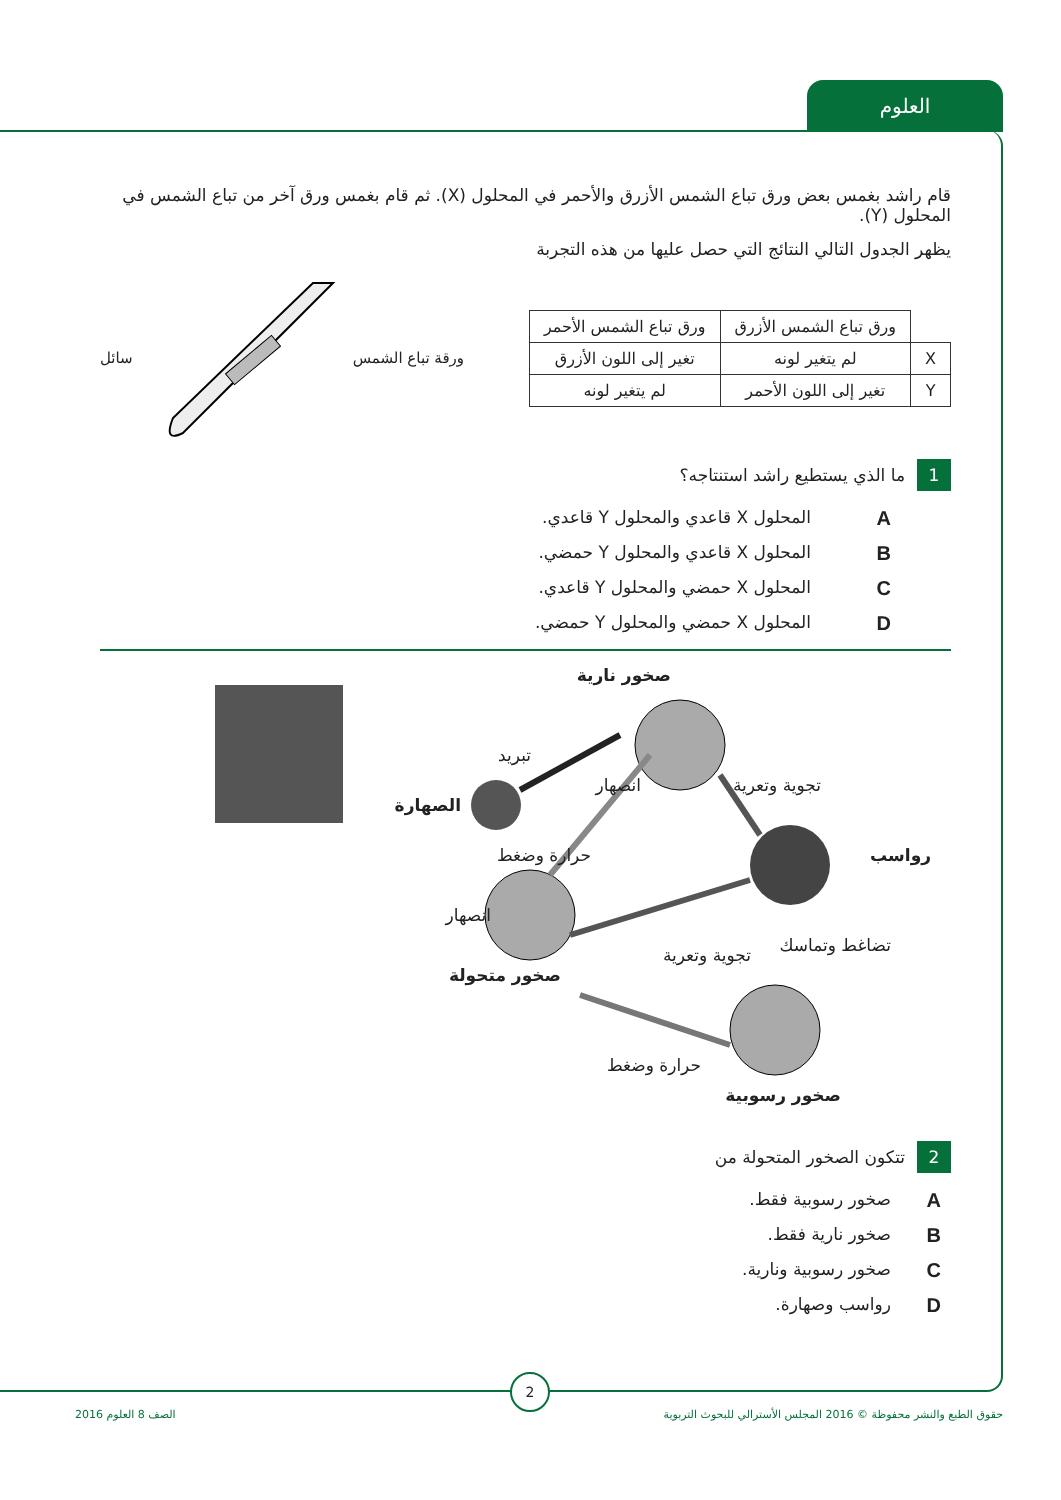العلوم
قام راشد بغمس بعض ورق تباع الشمس الأزرق والأحمر في المحلول (X). ثم قام بغمس ورق آخر من تباع الشمس في المحلول (Y).
يظهر الجدول التالي النتائج التي حصل عليها من هذه التجربة
| | ورق تباع الشمس الأزرق | ورق تباع الشمس الأحمر |
| X | لم يتغير لونه | تغير إلى اللون الأزرق |
| Y | تغير إلى اللون الأحمر | لم يتغير لونه |
ورقة تباع الشمس سائل
1
ما الذي يستطيع راشد استنتاجه؟
Aالمحلول X قاعدي والمحلول Y قاعدي.
Bالمحلول X قاعدي والمحلول Y حمضي.
Cالمحلول X حمضي والمحلول Y قاعدي.
Dالمحلول X حمضي والمحلول Y حمضي.
صخور نارية
رواسب
الصهارة
صخور متحولة
صخور رسوبية
تبريد
انصهار تجوية وتعرية
حرارة وضغط
انصهار
تضاغط وتماسك تجوية وتعرية
حرارة وضغط
2
تتكون الصخور المتحولة من
Aصخور رسوبية فقط.
Bصخور نارية فقط.
Cصخور رسوبية ونارية.
Dرواسب وصهارة.
2
حقوق الطبع والنشر محفوظة © 2016 المجلس الأسترالي للبحوث التربوية
الصف 8 العلوم 2016